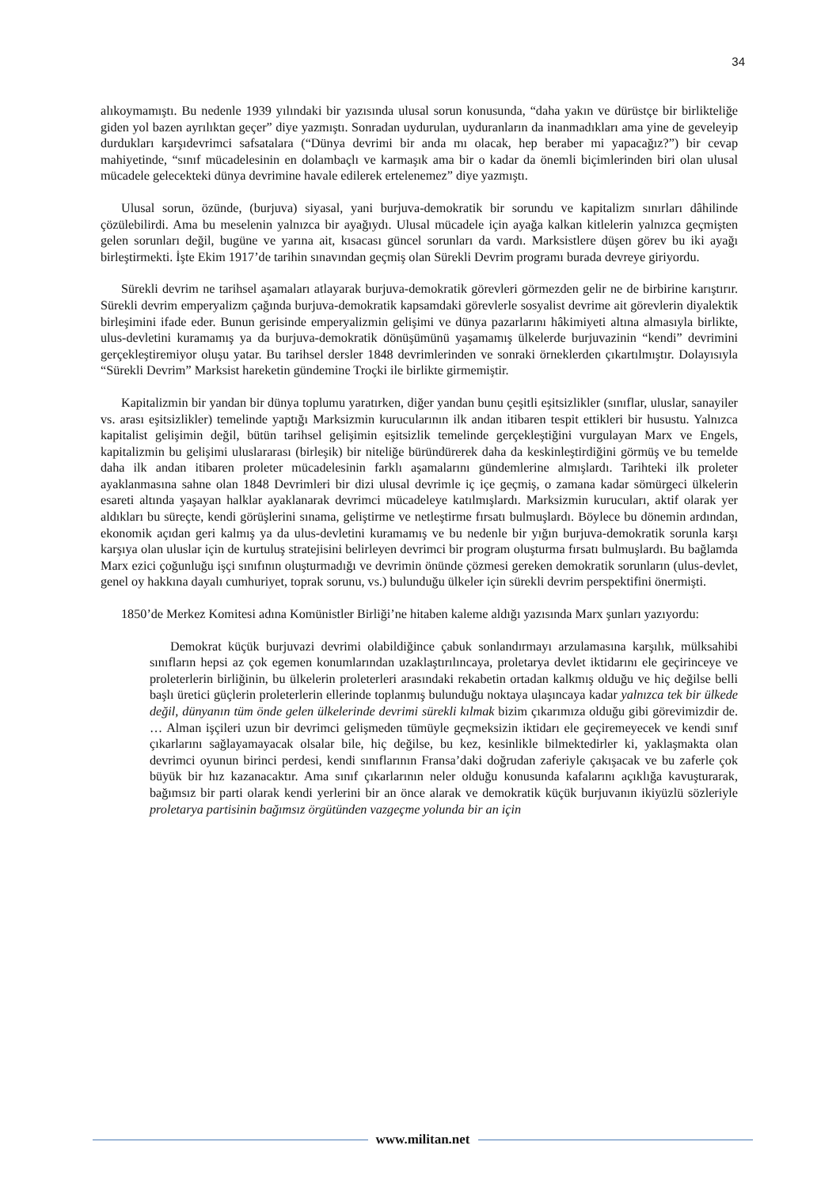34
alıkoymamıştı. Bu nedenle 1939 yılındaki bir yazısında ulusal sorun konusunda, “daha yakın ve dürüstçe bir birlikteliğe giden yol bazen ayrılıktan geçer” diye yazmıştı. Sonradan uydurulan, uyduranların da inanmadıkları ama yine de geveleyip durdukları karşıdevrimci safsatalara (“Dünya devrimi bir anda mı olacak, hep beraber mi yapacağız?”) bir cevap mahiyetinde, “sınıf mücadelesinin en dolambaçlı ve karmaşık ama bir o kadar da önemli biçimlerinden biri olan ulusal mücadele gelecekteki dünya devrimine havale edilerek ertelenemez” diye yazmıştı.
Ulusal sorun, özünde, (burjuva) siyasal, yani burjuva-demokratik bir sorundu ve kapitalizm sınırları dâhilinde çözülebilirdi. Ama bu meselenin yalnızca bir ayağıydı. Ulusal mücadele için ayağa kalkan kitlelerin yalnızca geçmişten gelen sorunları değil, bugüne ve yarına ait, kısacası güncel sorunları da vardı. Marksistlere düşen görev bu iki ayağı birleştirmekti. İşte Ekim 1917’de tarihin sınavından geçmiş olan Sürekli Devrim programı burada devreye giriyordu.
Sürekli devrim ne tarihsel aşamaları atlayarak burjuva-demokratik görevleri görmezden gelir ne de birbirine karıştırır. Sürekli devrim emperyalizm çağında burjuva-demokratik kapsamdaki görevlerle sosyalist devrime ait görevlerin diyalektik birleşimini ifade eder. Bunun gerisinde emperyalizmin gelişimi ve dünya pazarlarını hâkimiyeti altına almasıyla birlikte, ulus-devletini kuramamış ya da burjuva-demokratik dönüşümünü yaşamamış ülkelerde burjuvazinin “kendi” devrimini gerçekleştiremiyor oluşu yatar. Bu tarihsel dersler 1848 devrimlerinden ve sonraki örneklerden çıkartılmıştır. Dolayısıyla “Sürekli Devrim” Marksist hareketin gündemine Troçki ile birlikte girmemiştir.
Kapitalizmin bir yandan bir dünya toplumu yaratırken, diğer yandan bunu çeşitli eşitsizlikler (sınıflar, uluslar, sanayiler vs. arası eşitsizlikler) temelinde yaptığı Marksizmin kurucularının ilk andan itibaren tespit ettikleri bir husustu. Yalnızca kapitalist gelişimin değil, bütün tarihsel gelişimin eşitsizlik temelinde gerçekleştiğini vurgulayan Marx ve Engels, kapitalizmin bu gelişimi uluslararası (birleşik) bir niteliğe büründürerek daha da keskinleştirdiğini görmüş ve bu temelde daha ilk andan itibaren proleter mücadelesinin farklı aşamalarını gündemlerine almışlardı. Tarihteki ilk proleter ayaklanmasına sahne olan 1848 Devrimleri bir dizi ulusal devrimle iç içe geçmiş, o zamana kadar sömürgeci ülkelerin esareti altında yaşayan halklar ayaklanarak devrimci mücadeleye katılmışlardı. Marksizmin kurucuları, aktif olarak yer aldıkları bu süreçte, kendi görüşlerini sınama, geliştirme ve netleştirme fırsatı bulmuşlardı. Böylece bu dönemin ardından, ekonomik açıdan geri kalmış ya da ulus-devletini kuramamış ve bu nedenle bir yığın burjuva-demokratik sorunla karşı karşıya olan uluslar için de kurtuluş stratejisini belirleyen devrimci bir program oluşturma fırsatı bulmuşlardı. Bu bağlamda Marx ezici çoğunluğu işçi sınıfının oluşturmadığı ve devrimin önünde çözmesi gereken demokratik sorunların (ulus-devlet, genel oy hakkına dayalı cumhuriyet, toprak sorunu, vs.) bulunduğu ülkeler için sürekli devrim perspektifini önermişti.
1850’de Merkez Komitesi adına Komünistler Birliği’ne hitaben kaleme aldığı yazısında Marx şunları yazıyordu:
Demokrat küçük burjuvazi devrimi olabildiğince çabuk sonlandırmayı arzulamasına karşılık, mülksahibi sınıfların hepsi az çok egemen konumlarından uzaklaştırılıncaya, proletarya devlet iktidarını ele geçirinceye ve proleterlerin birliğinin, bu ülkelerin proleterleri arasındaki rekabetin ortadan kalkmış olduğu ve hiç değilse belli başlı üretici güçlerin proleterlerin ellerinde toplanmış bulunduğu noktaya ulaşıncaya kadar yalnızca tek bir ülkede değil, dünyanın tüm önde gelen ülkelerinde devrimi sürekli kılmak bizim çıkarımıza olduğu gibi görevimizdir de. … Alman işçileri uzun bir devrimci gelişmeden tümüyle geçmeksizin iktidarı ele geçiremeyecek ve kendi sınıf çıkarlarını sağlayamayacak olsalar bile, hiç değilse, bu kez, kesinlikle bilmektedirler ki, yaklaşmakta olan devrimci oyunun birinci perdesi, kendi sınıflarının Fransa’daki doğrudan zaferiyle çakışacak ve bu zaferle çok büyük bir hız kazanacaktır. Ama sınıf çıkarlarının neler olduğu konusunda kafalarını açıklığa kavuşturarak, bağımsız bir parti olarak kendi yerlerini bir an önce alarak ve demokratik küçük burjuvanın ikiyüzlü sözleriyle proletarya partisinin bağımsız örgütünden vazgeçme yolunda bir an için
www.militan.net